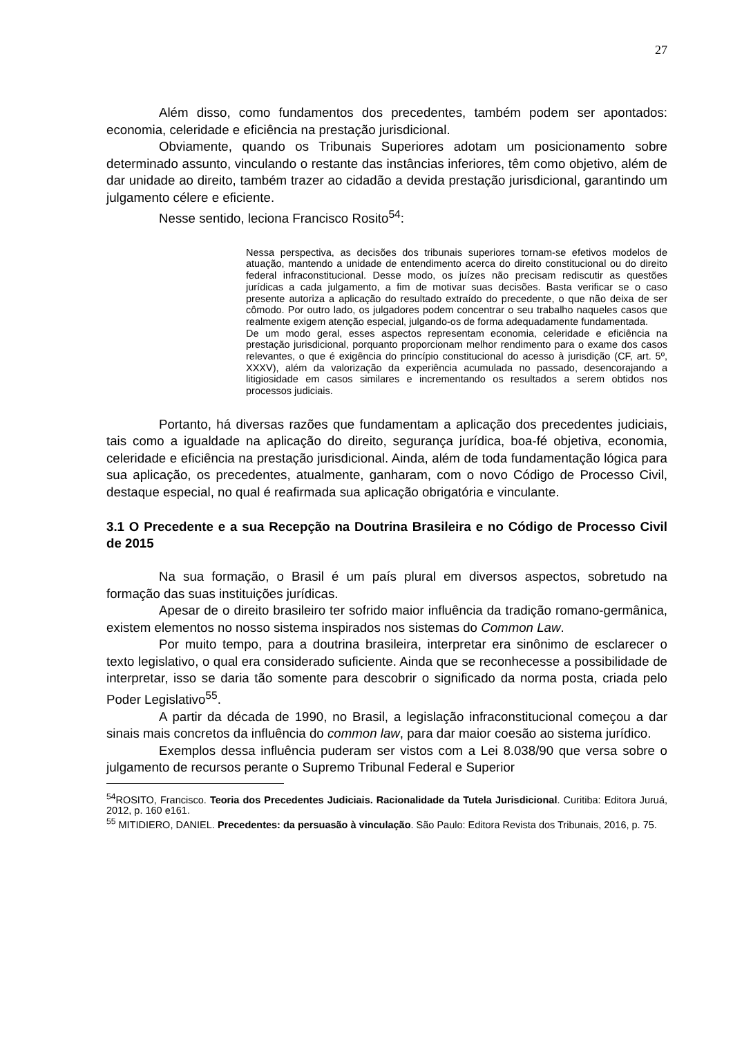27
Além disso, como fundamentos dos precedentes, também podem ser apontados: economia, celeridade e eficiência na prestação jurisdicional.
Obviamente, quando os Tribunais Superiores adotam um posicionamento sobre determinado assunto, vinculando o restante das instâncias inferiores, têm como objetivo, além de dar unidade ao direito, também trazer ao cidadão a devida prestação jurisdicional, garantindo um julgamento célere e eficiente.
Nesse sentido, leciona Francisco Rosito<sup>54</sup>:
Nessa perspectiva, as decisões dos tribunais superiores tornam-se efetivos modelos de atuação, mantendo a unidade de entendimento acerca do direito constitucional ou do direito federal infraconstitucional. Desse modo, os juízes não precisam rediscutir as questões jurídicas a cada julgamento, a fim de motivar suas decisões. Basta verificar se o caso presente autoriza a aplicação do resultado extraído do precedente, o que não deixa de ser cômodo. Por outro lado, os julgadores podem concentrar o seu trabalho naqueles casos que realmente exigem atenção especial, julgando-os de forma adequadamente fundamentada.
De um modo geral, esses aspectos representam economia, celeridade e eficiência na prestação jurisdicional, porquanto proporcionam melhor rendimento para o exame dos casos relevantes, o que é exigência do princípio constitucional do acesso à jurisdição (CF, art. 5º, XXXV), além da valorização da experiência acumulada no passado, desencorajando a litigiosidade em casos similares e incrementando os resultados a serem obtidos nos processos judiciais.
Portanto, há diversas razões que fundamentam a aplicação dos precedentes judiciais, tais como a igualdade na aplicação do direito, segurança jurídica, boa-fé objetiva, economia, celeridade e eficiência na prestação jurisdicional. Ainda, além de toda fundamentação lógica para sua aplicação, os precedentes, atualmente, ganharam, com o novo Código de Processo Civil, destaque especial, no qual é reafirmada sua aplicação obrigatória e vinculante.
3.1 O Precedente e a sua Recepção na Doutrina Brasileira e no Código de Processo Civil de 2015
Na sua formação, o Brasil é um país plural em diversos aspectos, sobretudo na formação das suas instituições jurídicas.
Apesar de o direito brasileiro ter sofrido maior influência da tradição romano-germânica, existem elementos no nosso sistema inspirados nos sistemas do Common Law.
Por muito tempo, para a doutrina brasileira, interpretar era sinônimo de esclarecer o texto legislativo, o qual era considerado suficiente. Ainda que se reconhecesse a possibilidade de interpretar, isso se daria tão somente para descobrir o significado da norma posta, criada pelo Poder Legislativo<sup>55</sup>.
A partir da década de 1990, no Brasil, a legislação infraconstitucional começou a dar sinais mais concretos da influência do common law, para dar maior coesão ao sistema jurídico.
Exemplos dessa influência puderam ser vistos com a Lei 8.038/90 que versa sobre o julgamento de recursos perante o Supremo Tribunal Federal e Superior
<sup>54</sup> ROSITO, Francisco. Teoria dos Precedentes Judiciais. Racionalidade da Tutela Jurisdicional. Curitiba: Editora Juruá, 2012, p. 160 e161.
<sup>55</sup> MITIDIERO, DANIEL. Precedentes: da persuasão à vinculação. São Paulo: Editora Revista dos Tribunais, 2016, p. 75.